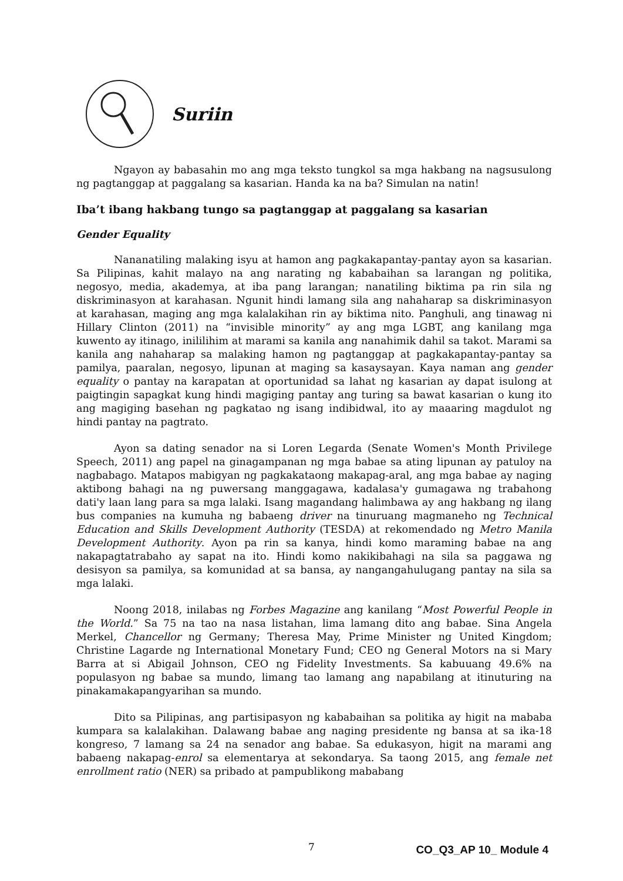Suriin
Ngayon ay babasahin mo ang mga teksto tungkol sa mga hakbang na nagsusulong ng pagtanggap at paggalang sa kasarian. Handa ka na ba? Simulan na natin!
Iba’t ibang hakbang tungo sa pagtanggap at paggalang sa kasarian
Gender Equality
Nananatiling malaking isyu at hamon ang pagkakapantay-pantay ayon sa kasarian. Sa Pilipinas, kahit malayo na ang narating ng kababaihan sa larangan ng politika, negosyo, media, akademya, at iba pang larangan; nanatiling biktima pa rin sila ng diskriminasyon at karahasan. Ngunit hindi lamang sila ang nahaharap sa diskriminasyon at karahasan, maging ang mga kalalakihan rin ay biktima nito. Panghuli, ang tinawag ni Hillary Clinton (2011) na “invisible minority” ay ang mga LGBT, ang kanilang mga kuwento ay itinago, inililihim at marami sa kanila ang nanahimik dahil sa takot. Marami sa kanila ang nahaharap sa malaking hamon ng pagtanggap at pagkakapantay-pantay sa pamilya, paaralan, negosyo, lipunan at maging sa kasaysayan. Kaya naman ang gender equality o pantay na karapatan at oportunidad sa lahat ng kasarian ay dapat isulong at paigtingin sapagkat kung hindi magiging pantay ang turing sa bawat kasarian o kung ito ang magiging basehan ng pagkatao ng isang indibidwal, ito ay maaaring magdulot ng hindi pantay na pagtrato.
Ayon sa dating senador na si Loren Legarda (Senate Women's Month Privilege Speech, 2011) ang papel na ginagampanan ng mga babae sa ating lipunan ay patuloy na nagbabago. Matapos mabigyan ng pagkakataong makapag-aral, ang mga babae ay naging aktibong bahagi na ng puwersang manggagawa, kadalasa'y gumagawa ng trabahong dati'y laan lang para sa mga lalaki. Isang magandang halimbawa ay ang hakbang ng ilang bus companies na kumuha ng babaeng driver na tinuruang magmaneho ng Technical Education and Skills Development Authority (TESDA) at rekomendado ng Metro Manila Development Authority. Ayon pa rin sa kanya, hindi komo maraming babae na ang nakapagtatrabaho ay sapat na ito. Hindi komo nakikibahagi na sila sa paggawa ng desisyon sa pamilya, sa komunidad at sa bansa, ay nangangahulugang pantay na sila sa mga lalaki.
Noong 2018, inilabas ng Forbes Magazine ang kanilang “Most Powerful People in the World.” Sa 75 na tao na nasa listahan, lima lamang dito ang babae. Sina Angela Merkel, Chancellor ng Germany; Theresa May, Prime Minister ng United Kingdom; Christine Lagarde ng International Monetary Fund; CEO ng General Motors na si Mary Barra at si Abigail Johnson, CEO ng Fidelity Investments. Sa kabuuang 49.6% na populasyon ng babae sa mundo, limang tao lamang ang napabilang at itinuturing na pinakamakapangyarihan sa mundo.
Dito sa Pilipinas, ang partisipasyon ng kababaihan sa politika ay higit na mababa kumpara sa kalalakihan. Dalawang babae ang naging presidente ng bansa at sa ika-18 kongreso, 7 lamang sa 24 na senador ang babae. Sa edukasyon, higit na marami ang babaeng nakapag-enrol sa elementarya at sekondarya. Sa taong 2015, ang female net enrollment ratio (NER) sa pribado at pampublikong mababang
7 CO_Q3_AP 10_ Module 4